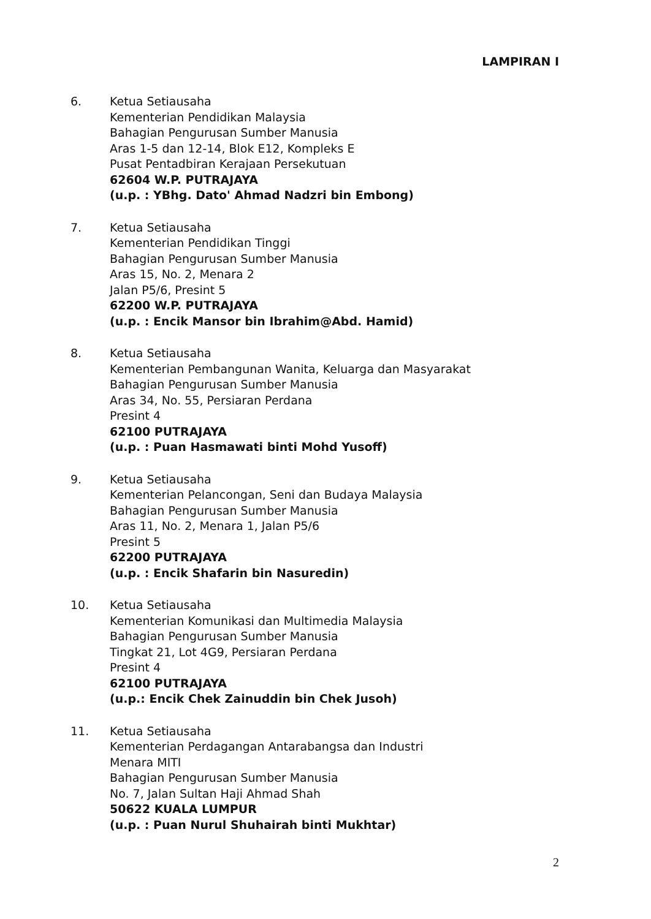LAMPIRAN I
6. Ketua Setiausaha
Kementerian Pendidikan Malaysia
Bahagian Pengurusan Sumber Manusia
Aras 1-5 dan 12-14, Blok E12, Kompleks E
Pusat Pentadbiran Kerajaan Persekutuan
62604 W.P. PUTRAJAYA
(u.p. : YBhg. Dato' Ahmad Nadzri bin Embong)
7. Ketua Setiausaha
Kementerian Pendidikan Tinggi
Bahagian Pengurusan Sumber Manusia
Aras 15, No. 2, Menara 2
Jalan P5/6, Presint 5
62200 W.P. PUTRAJAYA
(u.p. : Encik Mansor bin Ibrahim@Abd. Hamid)
8. Ketua Setiausaha
Kementerian Pembangunan Wanita, Keluarga dan Masyarakat
Bahagian Pengurusan Sumber Manusia
Aras 34, No. 55, Persiaran Perdana
Presint 4
62100 PUTRAJAYA
(u.p. : Puan Hasmawati binti Mohd Yusoff)
9. Ketua Setiausaha
Kementerian Pelancongan, Seni dan Budaya Malaysia
Bahagian Pengurusan Sumber Manusia
Aras 11, No. 2, Menara 1, Jalan P5/6
Presint 5
62200 PUTRAJAYA
(u.p. : Encik Shafarin bin Nasuredin)
10. Ketua Setiausaha
Kementerian Komunikasi dan Multimedia Malaysia
Bahagian Pengurusan Sumber Manusia
Tingkat 21, Lot 4G9, Persiaran Perdana
Presint 4
62100 PUTRAJAYA
(u.p.: Encik Chek Zainuddin bin Chek Jusoh)
11. Ketua Setiausaha
Kementerian Perdagangan Antarabangsa dan Industri
Menara MITI
Bahagian Pengurusan Sumber Manusia
No. 7, Jalan Sultan Haji Ahmad Shah
50622 KUALA LUMPUR
(u.p. : Puan Nurul Shuhairah binti Mukhtar)
2